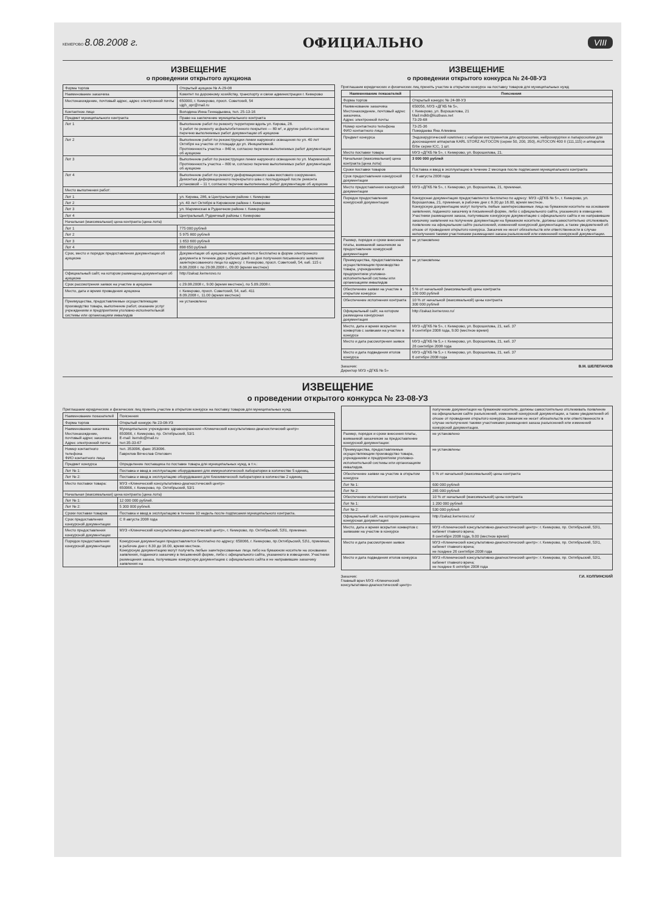КЕМЕРОВО 8.08.2008 г. ОФИЦИАЛЬНО VIII
ИЗВЕЩЕНИЕ
о проведении открытого аукциона
| Форма торгов | Открытый аукцион № А-29-08 |
| Наименование заказчика | Комитет по дорожному хозяйству, транспорту и связи администрации г. Кемерово |
| Местонахождение, почтовый адрес, адрес электронной почты | 650000, г. Кемерово, просп. Советский, 54 ujgh_opr@mail.ru |
| Контактное лицо | Володина Инна Геннадьевна, тел. 25-13-16 |
| Предмет муниципального контракта | Право на заключение муниципального контракта |
| Лот 1 | Выполнение работ по ремонту территории вдоль ул. Кирова, 28. S работ по ремонту асфальтобетонного покрытия — 80 м², и другие работы согласно перечню выполняемых работ документации об аукционе |
| Лот 2 | Выполнение работ по реконструкции линии наружного освещения по ул. 40 лет Октября на участке от площади до ул. Инициативной. Протяженность участка – 840 м, согласно перечню выполняемых работ документации об аукционе |
| Лот 3 | Выполнение работ по реконструкции линии наружного освещения по ул. Мариинской. Протяженность участка – 800 м, согласно перечню выполняемых работ документации об аукционе |
| Лот 4 | Выполнение работ по ремонту деформационного шва мостового сооружения. Демонтаж деформационного перекрытого шва с последующей после ремонта установкой – 11 т, согласно перечню выполняемых работ документации об аукционе |
| Место выполнения работ: | |
| Лот 1 | ул. Кирова, 286, в Центральном районе г. Кемерово |
| Лот 2 | ул. 40 лет Октября в Кировском районе г. Кемерово |
| Лот 3 | ул. Мариинская в Рудничном районе г. Кемерово |
| Лот 4 | Центральный, Рудничный районы г. Кемерово |
| Начальная (максимальная) цена контракта (цена лота) | |
| Лот 1 | 775 000 рублей |
| Лот 2 | 5 975 800 рублей |
| Лот 3 | 1 653 600 рублей |
| Лот 4 | 898 650 рублей |
| Срок, место и порядок предоставления документации об аукционе | Документация об аукционе предоставляется бесплатно в форме электронного документа в течение двух рабочих дней со дня получения письменного заявления заинтересованного лица по адресу: г. Кемерово, просп. Советский, 54, каб. 115 с 8.08.2008 г. по 29.08.2008 г., 09.00 (время местное) |
| Официальный сайт, на котором размещена документация об аукционе | http://zakaz.kemerovo.ru |
| Срок рассмотрения заявок на участие в аукционе | с 29.08.2008 г., 9.00 (время местное), по 5.09.2008 г. |
| Место, дата и время проведения аукциона | г. Кемерово, просп. Советский, 54, каб. 411 8.09.2008 г., 11.00 (время местное) |
| Преимущества, предоставляемые осуществляющим производство товара, выполнение работ, оказание услуг учреждениям и предприятиям уголовно-исполнительной системы или организациям инвалидов | не установлено |
ИЗВЕЩЕНИЕ
о проведении открытого конкурса № 24-08-УЗ
Приглашаем юридических и физических лиц принять участие в открытом конкурсе на поставку товаров для муниципальных нужд
| Наименование показателей | Пояснения |
| --- | --- |
| Форма торгов | Открытый конкурс № 24-08-УЗ |
| Наименование заказчика Местонахождение, почтовый адрес заказчика. Адрес электронной почты | 650056, МУЗ «ДГКБ № 5», г. Кемерово, ул. Ворошилова, 21 Mail:mdkb@kuzbass.net 73-29-68 |
| Номер контактного телефона ФИО контактного лица | 73-25-36 Пожидаева Яна Алиевна |
| Предмет конкурса | Эндохирургический комплекс с набором инструментов для артроскопии, нейрохирургии и лапароскопии для дооснащения аппаратов KARL STORZ AUTOCON (серии 50, 200, 350), AUTOCON 400 II (111,115) и аппаратов Erbe серии ICC, 1 шт. |
| Место поставки товара | МУЗ «ДГКБ № 5», г. Кемерово, ул. Ворошилова, 21. |
| Начальная (максимальная) цена контракта (цена лота) | 3 000 000 рублей |
| Сроки поставки товаров | Поставка и ввод в эксплуатацию в течение 2 месяцев после подписания муниципального контракта |
| Срок предоставления конкурсной документации | С 8 августа 2008 года |
| Место предоставления конкурсной документации | МУЗ «ДГКБ № 5», г. Кемерово, ул. Ворошилова, 21, приемная. |
| Порядок предоставления конкурсной документации | Конкурсная документация предоставляется бесплатно по адресу: МУЗ «ДГКБ № 5», г. Кемерово, ул. Ворошилова, 21, приемная, в рабочие дни с 8.30 до 16.00, время местное. Конкурсную документацию могут получить любые заинтересованные лица на бумажном носителе на основании заявления, поданного заказчику в письменной форме, либо с официального сайта, указанного в извещении. Участники размещения заказа, получившие конкурсную документацию с официального сайта и не направившие заказчику заявления на получение документации на бумажном носителе, должны самостоятельно отслеживать появление на официальном сайте разъяснений, изменений конкурсной документации, а также уведомлений об отказе от проведения открытого конкурса. Заказчик не несет обязательств или ответственности в случае неполучения такими участниками размещения заказа разъяснений или изменений конкурсной документации. |
| Размер, порядок и сроки внесения платы, взимаемой заказчиком за предоставление конкурсной документации | не установлено |
| Преимущества, предоставляемые осуществляющим производство товара, учреждениям и предприятиям уголовно-исполнительной системы или организациям инвалидов | не установлены |
| Обеспечение заявки на участие в открытом конкурсе | 5 % от начальной (максимальной) цены контракта 150 000 рублей |
| Обеспечение исполнения контракта | 10 % от начальной (максимальной) цены контракта 300 000 рублей |
| Официальный сайт, на котором размещена конкурсная документация | http://zakaz.kemerovo.ru/ |
| Место, дата и время вскрытия конвертов с заявками на участие в конкурсе | МУЗ «ДГКБ № 5», г. Кемерово, ул. Ворошилова, 21, каб. 37 8 сентября 2008 года, 9.00 (местное время) |
| Место и дата рассмотрения заявок | МУЗ «ДГКБ № 5,» г. Кемерово, ул. Ворошилова, 21, каб. 37 26 сентября 2008 года |
| Место и дата подведения итогов конкурса | МУЗ «ДГКБ № 5,» г. Кемерово, ул. Ворошилова, 21, каб. 37 6 октября 2008 года |
Заказчик:
Директор МУЗ «ДГКБ № 5» В.М. ШЕЛЕПАНОВ
ИЗВЕЩЕНИЕ
о проведении открытого конкурса № 23-08-УЗ
Приглашаем юридических и физических лиц принять участие в открытом конкурсе на поставку товаров для муниципальных нужд
| Наименование показателей | Пояснения |
| Форма торгов | Открытый конкурс № 23-08-УЗ |
| Наименование заказчика Местонахождение, почтовый адрес заказчика Адрес электронной почты | Муниципальное учреждение здравоохранения «Клинический консультативно-диагностический центр» 650066, г. Кемерово, пр. Октябрьский, 53/1 E-mail: kemdc@mail.ru тел:35-33-67 |
| Номер контактного телефона ФИО контактного лица | тел. 353096, факс 353096. Гаврилов Вячеслав Олегович |
| Предмет конкурса | Определение поставщика по поставке товара для муниципальных нужд, в т.ч.: |
| Лот № 1: | Поставка и ввод в эксплуатацию оборудования для иммунологической лаборатории в количестве 5 единиц. |
| Лот № 2: | Поставка и ввод в эксплуатацию оборудования для биохимической лаборатории в количестве 2 единиц |
| Место поставки товара: | МУЗ «Клинический консультативно-диагностический центр» 650066, г. Кемерово, пр. Октябрьский, 53/1 |
| Начальная (максимальная) цена контракта (цена лота) | |
| Лот № 1: | 12 000 000 рублей. |
| Лот № 2: | 5 300 000 рублей. |
| Сроки поставки товаров | Поставка и ввод в эксплуатацию в течение 10 недель после подписания муниципального контракта. |
| Срок предоставления конкурсной документации | С 8 августа 2008 года |
| Место предоставления конкурсной документации | МУЗ «Клинический консультативно-диагностический центр», г. Кемерово, пр. Октябрьский, 53\1, приемная. |
| Порядок предоставления конкурсной документации | Конкурсная документация предоставляется бесплатно по адресу: 650066, г. Кемерово, пр.Октябрьский, 53\1, приемная, в рабочие дни с 8.30 до 16.00, время местное. Конкурсную документацию могут получить любые заинтересованные лица либо на бумажном носителе на основании заявления, поданного заказчику в письменной форме, либо с официального сайта, указанного в извещении. Участники размещения заказа, получившие конкурсную документацию с официального сайта и не направившие заказчику заявления на |
| | получение документации на бумажном носителе, должны самостоятельно отслеживать появление на официальном сайте разъяснений, изменений конкурсной документации, а также уведомлений об отказе от проведения открытого конкурса. Заказчик не несет обязательств или ответственности в случае неполучения такими участниками размещения заказа разъяснений или изменений конкурсной документации. |
| Размер, порядок и сроки внесения платы, взимаемой заказчиком за предоставление конкурсной документации: | не установлено |
| Преимущества, предоставляемые осуществляющим производство товара, учреждениям и предприятиям уголовно-исполнительной системы или организациям инвалидов. | не установлены |
| Обеспечение заявки на участие в открытом конкурсе | 5 % от начальной (максимальной) цены контракта |
| Лот № 1: | 600 000 рублей |
| Лот № 2: | 265 000 рублей |
| Обеспечение исполнения контракта | 10 % от начальной (максимальной) цены контракта |
| Лот № 1: | 1 200 000 рублей |
| Лот № 2: | 530 000 рублей |
| Официальный сайт, на котором размещена конкурсная документация | http://zakaz.kemerovo.ru/ |
| Место, дата и время вскрытия конвертов с заявками на участие в конкурсе | МУЗ «Клинический консультативно-диагностический центр»: г. Кемерово, пр. Октябрьский, 53\1, кабинет главного врача; 8 сентября 2008 года, 9.00 (местное время) |
| Место и дата рассмотрения заявок | МУЗ «Клинический консультативно-диагностический центр»: г. Кемерово, пр. Октябрьский, 53\1, кабинет главного врача; не позднее 26 сентября 2008 года |
| Место и дата подведения итогов конкурса | МУЗ «Клинический консультативно-диагностический центр»: г. Кемерово, пр. Октябрьский, 53\1, кабинет главного врача; не позднее 6 октября 2008 года |
Заказчик:
Главный врач МУЗ «Клинический
консультативно-диагностический центр» Г.И. КОЛПИНСКИЙ